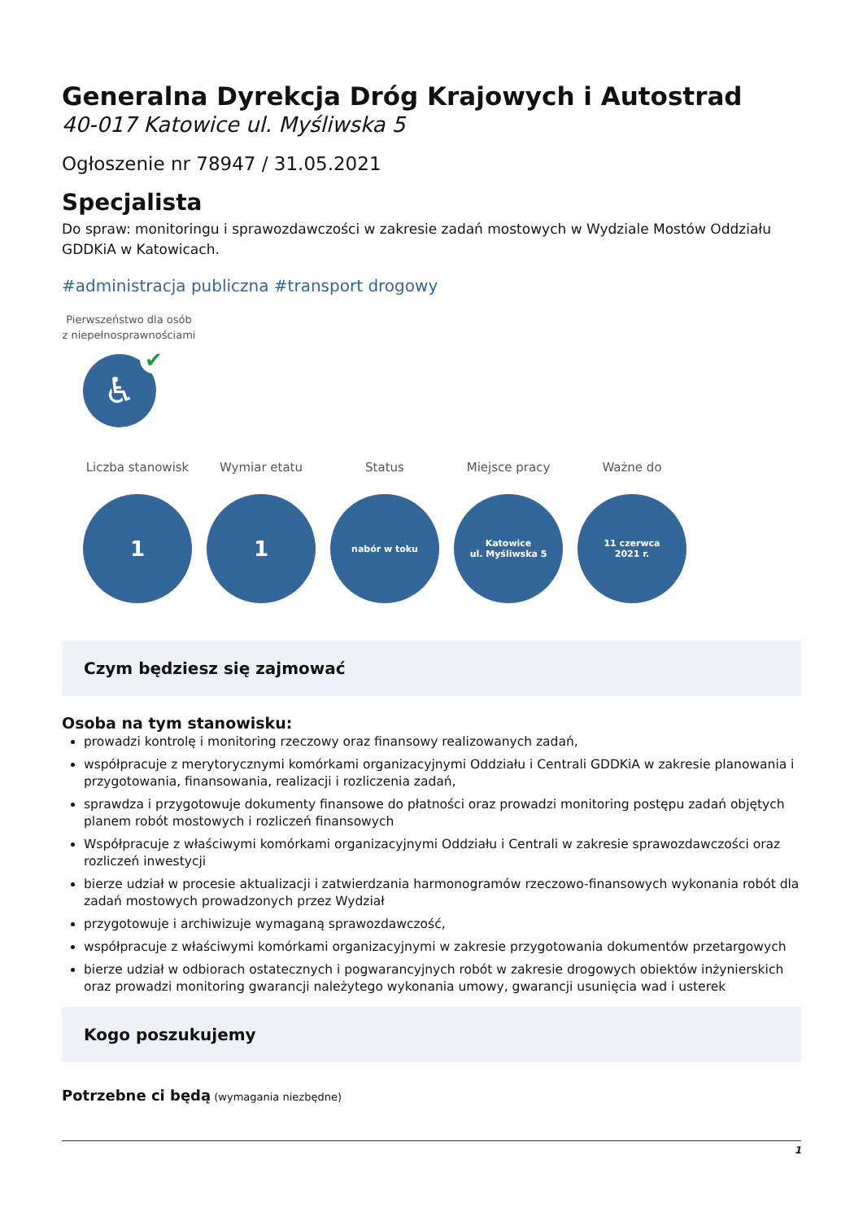Generalna Dyrekcja Dróg Krajowych i Autostrad
40-017 Katowice ul. Myśliwska 5
Ogłoszenie nr 78947 / 31.05.2021
Specjalista
Do spraw: monitoringu i sprawozdawczości w zakresie zadań mostowych w Wydziale Mostów Oddziału GDDKiA w Katowicach.
#administracja publiczna #transport drogowy
Pierwszeństwo dla osób z niepełnosprawnościami
♿ ✔
Liczba stanowisk
1
Wymiar etatu
1
Status
nabór w toku
Miejsce pracy
Katowice
ul. Myśliwska 5
Ważne do
11 czerwca
2021 r.
Czym będziesz się zajmować
Osoba na tym stanowisku:
prowadzi kontrolę i monitoring rzeczowy oraz finansowy realizowanych zadań,
współpracuje z merytorycznymi komórkami organizacyjnymi Oddziału i Centrali GDDKiA w zakresie planowania i przygotowania, finansowania, realizacji i rozliczenia zadań,
sprawdza i przygotowuje dokumenty finansowe do płatności oraz prowadzi monitoring postępu zadań objętych planem robót mostowych i rozliczeń finansowych
Współpracuje z właściwymi komórkami organizacyjnymi Oddziału i Centrali w zakresie sprawozdawczości oraz rozliczeń inwestycji
bierze udział w procesie aktualizacji i zatwierdzania harmonogramów rzeczowo-finansowych wykonania robót dla zadań mostowych prowadzonych przez Wydział
przygotowuje i archiwizuje wymaganą sprawozdawczość,
współpracuje z właściwymi komórkami organizacyjnymi w zakresie przygotowania dokumentów przetargowych
bierze udział w odbiorach ostatecznych i pogwarancyjnych robót w zakresie drogowych obiektów inżynierskich oraz prowadzi monitoring gwarancji należytego wykonania umowy, gwarancji usunięcia wad i usterek
Kogo poszukujemy
Potrzebne ci będą (wymagania niezbędne)
1